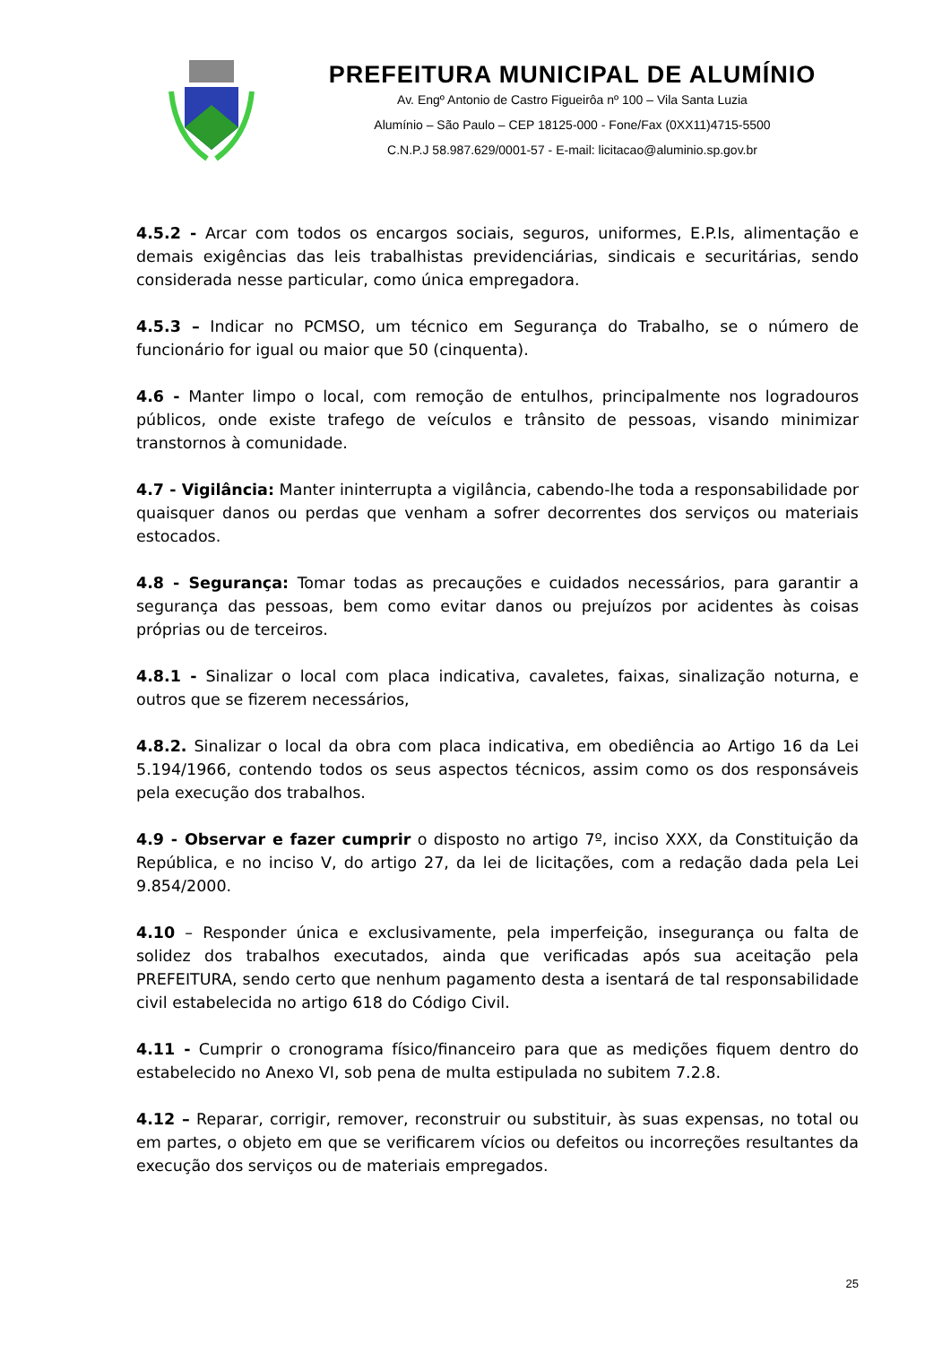PREFEITURA MUNICIPAL DE ALUMÍNIO
Av. Engº Antonio de Castro Figueirôa nº 100 – Vila Santa Luzia
Alumínio – São Paulo – CEP 18125-000 - Fone/Fax (0XX11)4715-5500
C.N.P.J 58.987.629/0001-57 - E-mail: licitacao@aluminio.sp.gov.br
4.5.2 - Arcar com todos os encargos sociais, seguros, uniformes, E.P.Is, alimentação e demais exigências das leis trabalhistas previdenciárias, sindicais e securitárias, sendo considerada nesse particular, como única empregadora.
4.5.3 – Indicar no PCMSO, um técnico em Segurança do Trabalho, se o número de funcionário for igual ou maior que 50 (cinquenta).
4.6 - Manter limpo o local, com remoção de entulhos, principalmente nos logradouros públicos, onde existe trafego de veículos e trânsito de pessoas, visando minimizar transtornos à comunidade.
4.7 - Vigilância: Manter ininterrupta a vigilância, cabendo-lhe toda a responsabilidade por quaisquer danos ou perdas que venham a sofrer decorrentes dos serviços ou materiais estocados.
4.8 - Segurança: Tomar todas as precauções e cuidados necessários, para garantir a segurança das pessoas, bem como evitar danos ou prejuízos por acidentes às coisas próprias ou de terceiros.
4.8.1 - Sinalizar o local com placa indicativa, cavaletes, faixas, sinalização noturna, e outros que se fizerem necessários,
4.8.2. Sinalizar o local da obra com placa indicativa, em obediência ao Artigo 16 da Lei 5.194/1966, contendo todos os seus aspectos técnicos, assim como os dos responsáveis pela execução dos trabalhos.
4.9 - Observar e fazer cumprir o disposto no artigo 7º, inciso XXX, da Constituição da República, e no inciso V, do artigo 27, da lei de licitações, com a redação dada pela Lei 9.854/2000.
4.10 – Responder única e exclusivamente, pela imperfeição, insegurança ou falta de solidez dos trabalhos executados, ainda que verificadas após sua aceitação pela PREFEITURA, sendo certo que nenhum pagamento desta a isentará de tal responsabilidade civil estabelecida no artigo 618 do Código Civil.
4.11 - Cumprir o cronograma físico/financeiro para que as medições fiquem dentro do estabelecido no Anexo VI, sob pena de multa estipulada no subitem 7.2.8.
4.12 – Reparar, corrigir, remover, reconstruir ou substituir, às suas expensas, no total ou em partes, o objeto em que se verificarem vícios ou defeitos ou incorreções resultantes da execução dos serviços ou de materiais empregados.
25